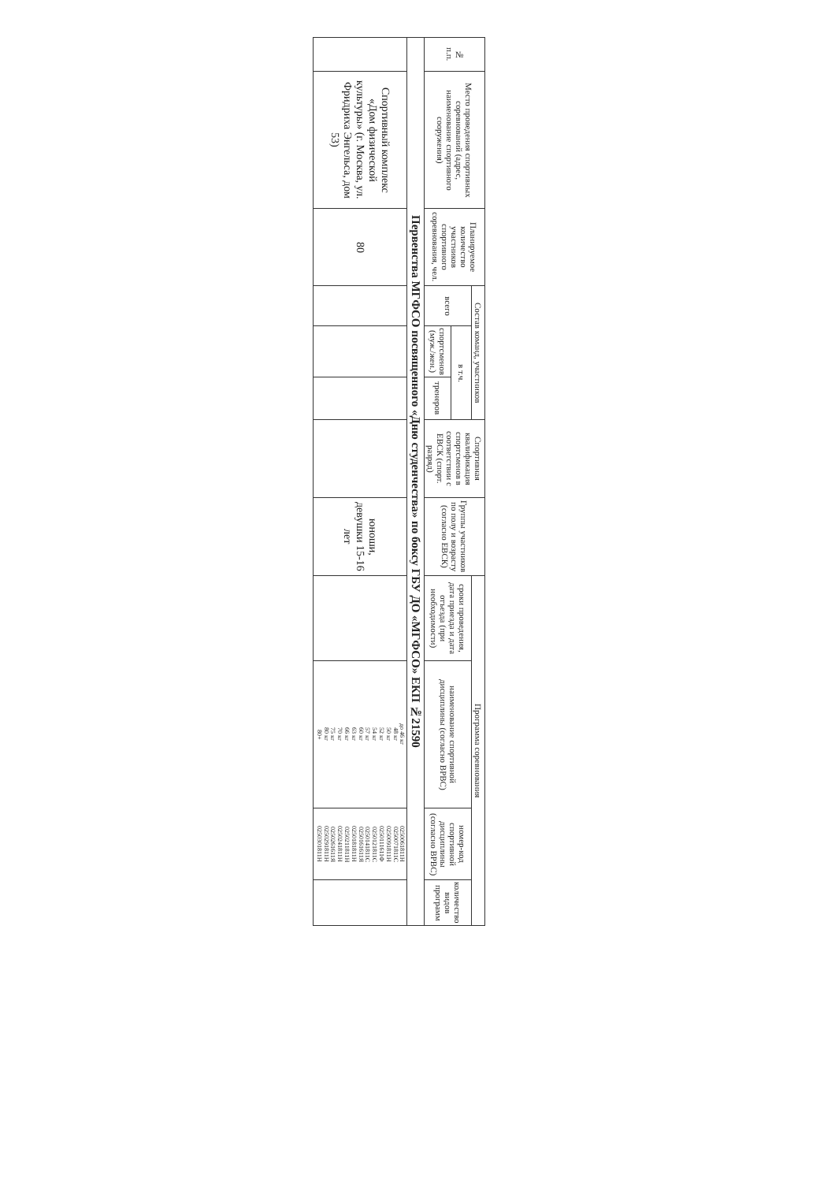| № п.п. | Место проведения спортивных соревнований (адрес, наименование спортивного сооружения) | Планируемое количество участников спортивного соревнования, чел. | Состав команд, участников | | | Спортивная квалификация спортсменов в соответствии с ЕВСК (спорт. разряд) | Группы участников по полу и возрасту (согласно ЕВСК) | Программа соревнования | | | |
| --- | --- | --- | --- | --- | --- | --- | --- | --- | --- | --- | --- |
| | | | всего | в т.ч. | | | | сроки проведения, дата приезда и дата отъезда (при необходимости) | наименование спортивной дисциплины (согласно ВРВС) | номер-код спортивной дисциплины (согласно ВРВС) | количество видов программ |
| | | | | спортсменов (муж./жен.) | тренеров | | | | | | |
| Первенства МГФСО посвященного «Дню студенчества» по боксу ГБУ ДО «МГФСО» ЕКП №21590 | | | | | | | | | | | |
| | Спортивный комплекс «Дом физической культуры» (г. Москва, ул. Фридриха Энгельса, дом 53) | 80 | | | | | юноши, девушки 15-16 лет | | до 46 кг 48 кг 50 кг 52 кг 54 кг 57 кг 60 кг 63 кг 66 кг 70 кг 75 кг 80 кг 80+ | 0250061811Н 0250071811С 0250091811Н 0250111611Ф 0250121811С 0250141811С 0250161611Я 0250181811Н 0250211811Н 0250241811Н 0250261611Я 0250291811Н 0250301811Н | |